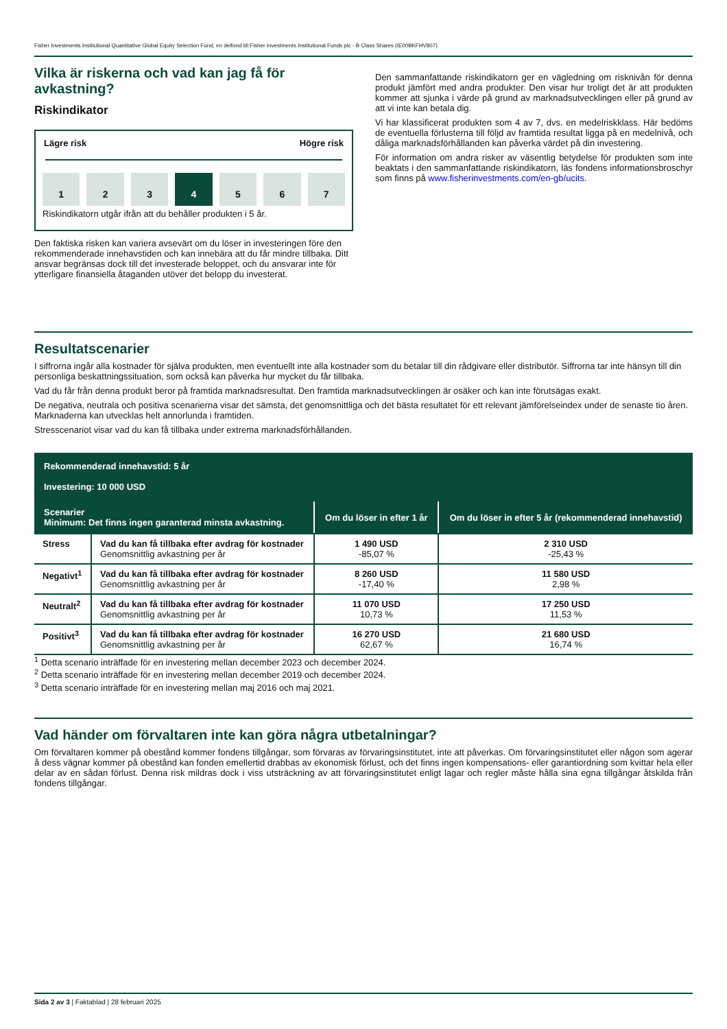Fisher Investments Institutional Quantitative Global Equity Selection Fund, en delfond till Fisher Investments Institutional Funds plc - B Class Shares (IE00BKFHV807)
Vilka är riskerna och vad kan jag få för avkastning?
Riskindikator
Lägre risk Högre risk
1 2 3 4 5 6 7
Riskindikatorn utgår ifrån att du behåller produkten i 5 år.
Den faktiska risken kan variera avsevärt om du löser in investeringen före den rekommenderade innehavstiden och kan innebära att du får mindre tillbaka. Ditt ansvar begränsas dock till det investerade beloppet, och du ansvarar inte för ytterligare finansiella åtaganden utöver det belopp du investerat.
Den sammanfattande riskindikatorn ger en vägledning om risknivån för denna produkt jämfört med andra produkter. Den visar hur troligt det är att produkten kommer att sjunka i värde på grund av marknadsutvecklingen eller på grund av att vi inte kan betala dig.
Vi har klassificerat produkten som 4 av 7, dvs. en medelriskklass. Här bedöms de eventuella förlusterna till följd av framtida resultat ligga på en medelnivå, och dåliga marknadsförhållanden kan påverka värdet på din investering.
För information om andra risker av väsentlig betydelse för produkten som inte beaktats i den sammanfattande riskindikatorn, läs fondens informationsbroschyr som finns på www.fisherinvestments.com/en-gb/ucits.
Resultatscenarier
I siffrorna ingår alla kostnader för själva produkten, men eventuellt inte alla kostnader som du betalar till din rådgivare eller distributör. Siffrorna tar inte hänsyn till din personliga beskattningssituation, som också kan påverka hur mycket du får tillbaka.
Vad du får från denna produkt beror på framtida marknadsresultat. Den framtida marknadsutvecklingen är osäker och kan inte förutsägas exakt.
De negativa, neutrala och positiva scenarierna visar det sämsta, det genomsnittliga och det bästa resultatet för ett relevant jämförelseindex under de senaste tio åren. Marknaderna kan utvecklas helt annorlunda i framtiden.
Stresscenariot visar vad du kan få tillbaka under extrema marknadsförhållanden.
| Rekommenderad innehavstid: 5 år Investering: 10 000 USD | | | |
| Scenarier Minimum: Det finns ingen garanterad minsta avkastning. | | Om du löser in efter 1 år | Om du löser in efter 5 år (rekommenderad innehavstid) |
| Stress | Vad du kan få tillbaka efter avdrag för kostnader Genomsnittlig avkastning per år | 1 490 USD -85,07 % | 2 310 USD -25,43 % |
| Negativt<sup>1</sup> | Vad du kan få tillbaka efter avdrag för kostnader Genomsnittlig avkastning per år | 8 260 USD -17,40 % | 11 580 USD 2,98 % |
| Neutralt<sup>2</sup> | Vad du kan få tillbaka efter avdrag för kostnader Genomsnittlig avkastning per år | 11 070 USD 10,73 % | 17 250 USD 11,53 % |
| Positivt<sup>3</sup> | Vad du kan få tillbaka efter avdrag för kostnader Genomsnittlig avkastning per år | 16 270 USD 62,67 % | 21 680 USD 16,74 % |
<sup>1</sup> Detta scenario inträffade för en investering mellan december 2023 och december 2024.
<sup>2</sup> Detta scenario inträffade för en investering mellan december 2019 och december 2024.
<sup>3</sup> Detta scenario inträffade för en investering mellan maj 2016 och maj 2021.
Vad händer om förvaltaren inte kan göra några utbetalningar?
Om förvaltaren kommer på obestånd kommer fondens tillgångar, som förvaras av förvaringsinstitutet, inte att påverkas. Om förvaringsinstitutet eller någon som agerar å dess vägnar kommer på obestånd kan fonden emellertid drabbas av ekonomisk förlust, och det finns ingen kompensations- eller garantiordning som kvittar hela eller delar av en sådan förlust. Denna risk mildras dock i viss utsträckning av att förvaringsinstitutet enligt lagar och regler måste hålla sina egna tillgångar åtskilda från fondens tillgångar.
Sida 2 av 3 | Faktablad | 28 februari 2025